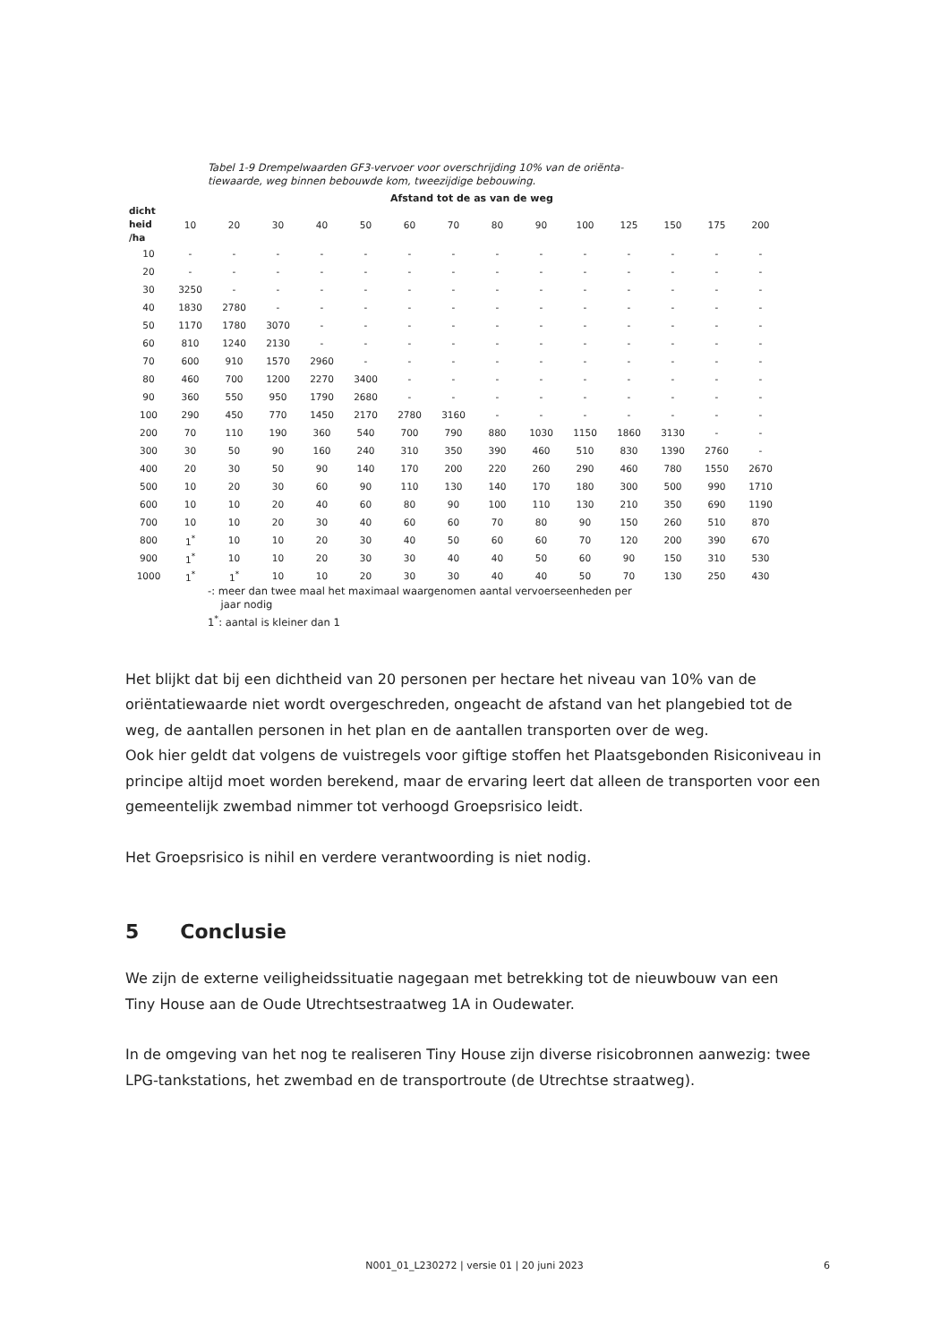Tabel 1-9 Drempelwaarden GF3-vervoer voor overschrijding 10% van de oriënta-
tiewaarde, weg binnen bebouwde kom, tweezijdige bebouwing.
Afstand tot de as van de weg
| dicht heid /ha | 10 | 20 | 30 | 40 | 50 | 60 | 70 | 80 | 90 | 100 | 125 | 150 | 175 | 200 |
| --- | --- | --- | --- | --- | --- | --- | --- | --- | --- | --- | --- | --- | --- | --- |
| 10 | - | - | - | - | - | - | - | - | - | - | - | - | - | - |
| 20 | - | - | - | - | - | - | - | - | - | - | - | - | - | - |
| 30 | 3250 | - | - | - | - | - | - | - | - | - | - | - | - | - |
| 40 | 1830 | 2780 | - | - | - | - | - | - | - | - | - | - | - | - |
| 50 | 1170 | 1780 | 3070 | - | - | - | - | - | - | - | - | - | - | - |
| 60 | 810 | 1240 | 2130 | - | - | - | - | - | - | - | - | - | - | - |
| 70 | 600 | 910 | 1570 | 2960 | - | - | - | - | - | - | - | - | - | - |
| 80 | 460 | 700 | 1200 | 2270 | 3400 | - | - | - | - | - | - | - | - | - |
| 90 | 360 | 550 | 950 | 1790 | 2680 | - | - | - | - | - | - | - | - | - |
| 100 | 290 | 450 | 770 | 1450 | 2170 | 2780 | 3160 | - | - | - | - | - | - | - |
| 200 | 70 | 110 | 190 | 360 | 540 | 700 | 790 | 880 | 1030 | 1150 | 1860 | 3130 | - | - |
| 300 | 30 | 50 | 90 | 160 | 240 | 310 | 350 | 390 | 460 | 510 | 830 | 1390 | 2760 | - |
| 400 | 20 | 30 | 50 | 90 | 140 | 170 | 200 | 220 | 260 | 290 | 460 | 780 | 1550 | 2670 |
| 500 | 10 | 20 | 30 | 60 | 90 | 110 | 130 | 140 | 170 | 180 | 300 | 500 | 990 | 1710 |
| 600 | 10 | 10 | 20 | 40 | 60 | 80 | 90 | 100 | 110 | 130 | 210 | 350 | 690 | 1190 |
| 700 | 10 | 10 | 20 | 30 | 40 | 60 | 60 | 70 | 80 | 90 | 150 | 260 | 510 | 870 |
| 800 | 1<sup>*</sup> | 10 | 10 | 20 | 30 | 40 | 50 | 60 | 60 | 70 | 120 | 200 | 390 | 670 |
| 900 | 1<sup>*</sup> | 10 | 10 | 20 | 30 | 30 | 40 | 40 | 50 | 60 | 90 | 150 | 310 | 530 |
| 1000 | 1<sup>*</sup> | 1<sup>*</sup> | 10 | 10 | 20 | 30 | 30 | 40 | 40 | 50 | 70 | 130 | 250 | 430 |
-: meer dan twee maal het maximaal waargenomen aantal vervoerseenheden per
jaar nodig
1<sup>*</sup>: aantal is kleiner dan 1
Het blijkt dat bij een dichtheid van 20 personen per hectare het niveau van 10% van de oriëntatiewaarde niet wordt overgeschreden, ongeacht de afstand van het plangebied tot de weg, de aantallen personen in het plan en de aantallen transporten over de weg.
Ook hier geldt dat volgens de vuistregels voor giftige stoffen het Plaatsgebonden Risiconiveau in principe altijd moet worden berekend, maar de ervaring leert dat alleen de transporten voor een gemeentelijk zwembad nimmer tot verhoogd Groepsrisico leidt.
Het Groepsrisico is nihil en verdere verantwoording is niet nodig.
5 Conclusie
We zijn de externe veiligheidssituatie nagegaan met betrekking tot de nieuwbouw van een
Tiny House aan de Oude Utrechtsestraatweg 1A in Oudewater.
In de omgeving van het nog te realiseren Tiny House zijn diverse risicobronnen aanwezig: twee LPG-tankstations, het zwembad en de transportroute (de Utrechtse straatweg).
N001_01_L230272 | versie 01 | 20 juni 2023 6